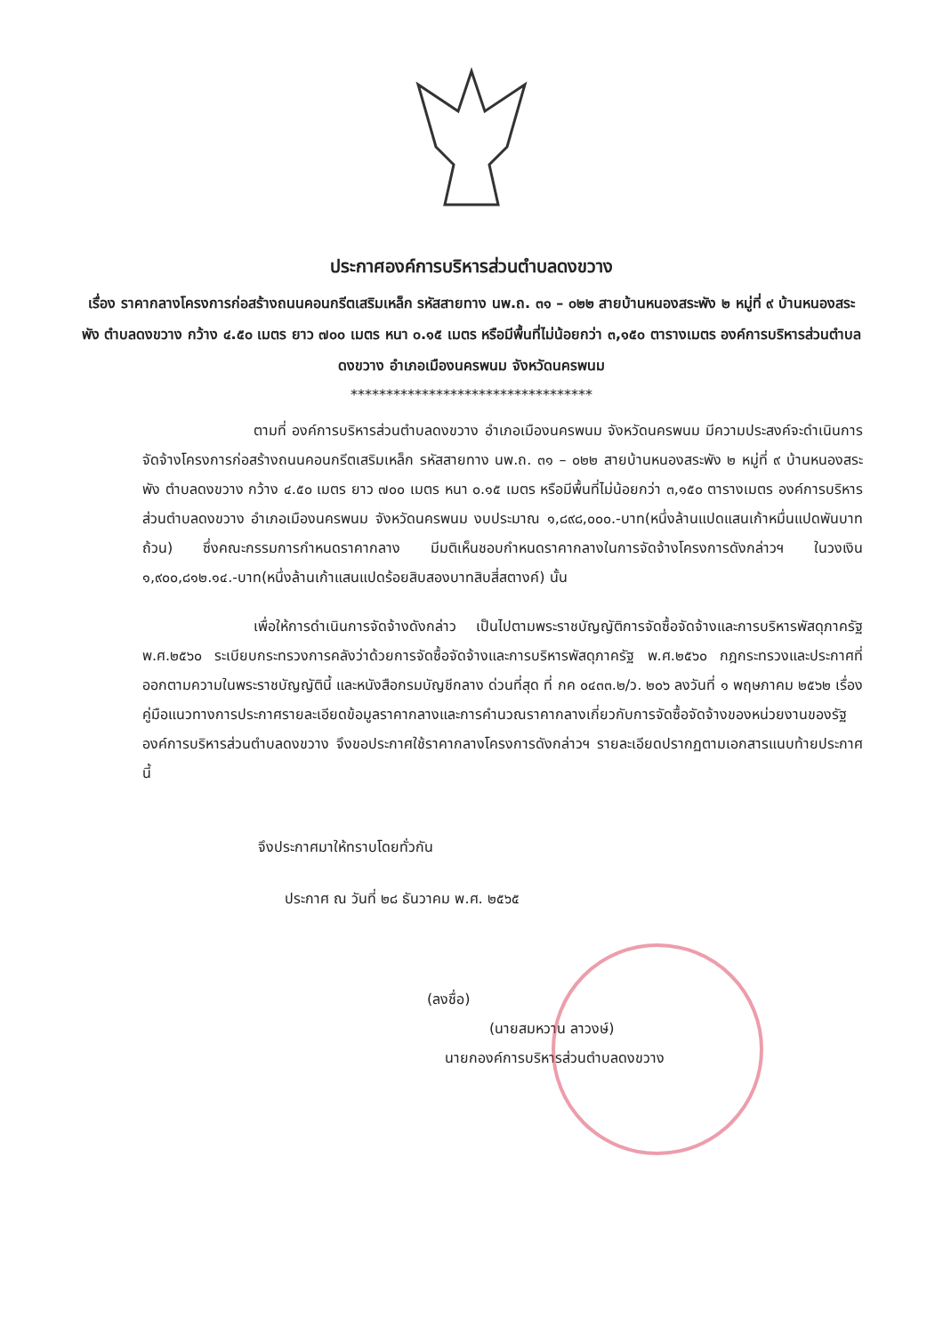ประกาศองค์การบริหารส่วนตำบลดงขวาง
เรื่อง ราคากลางโครงการก่อสร้างถนนคอนกรีตเสริมเหล็ก รหัสสายทาง นพ.ถ. ๓๑ – ๐๒๒ สายบ้านหนองสระพัง ๒ หมู่ที่ ๙ บ้านหนองสระพัง ตำบลดงขวาง กว้าง ๔.๕๐ เมตร ยาว ๗๐๐ เมตร หนา ๐.๑๕ เมตร หรือมีพื้นที่ไม่น้อยกว่า ๓,๑๕๐ ตารางเมตร องค์การบริหารส่วนตำบลดงขวาง อำเภอเมืองนครพนม จังหวัดนครพนม
**********************************
ตามที่ องค์การบริหารส่วนตำบลดงขวาง อำเภอเมืองนครพนม จังหวัดนครพนม มีความประสงค์จะดำเนินการจัดจ้างโครงการก่อสร้างถนนคอนกรีตเสริมเหล็ก รหัสสายทาง นพ.ถ. ๓๑ – ๐๒๒ สายบ้านหนองสระพัง ๒ หมู่ที่ ๙ บ้านหนองสระพัง ตำบลดงขวาง กว้าง ๔.๕๐ เมตร ยาว ๗๐๐ เมตร หนา ๐.๑๕ เมตร หรือมีพื้นที่ไม่น้อยกว่า ๓,๑๕๐ ตารางเมตร องค์การบริหารส่วนตำบลดงขวาง อำเภอเมืองนครพนม จังหวัดนครพนม งบประมาณ ๑,๘๙๘,๐๐๐.-บาท(หนึ่งล้านแปดแสนเก้าหมื่นแปดพันบาทถ้วน) ซึ่งคณะกรรมการกำหนดราคากลาง มีมติเห็นชอบกำหนดราคากลางในการจัดจ้างโครงการดังกล่าวฯ ในวงเงิน ๑,๙๐๐,๘๑๒.๑๔.-บาท(หนึ่งล้านเก้าแสนแปดร้อยสิบสองบาทสิบสี่สตางค์) นั้น
เพื่อให้การดำเนินการจัดจ้างดังกล่าว เป็นไปตามพระราชบัญญัติการจัดซื้อจัดจ้างและการบริหารพัสดุภาครัฐ พ.ศ.๒๕๖๐ ระเบียบกระทรวงการคลังว่าด้วยการจัดซื้อจัดจ้างและการบริหารพัสดุภาครัฐ พ.ศ.๒๕๖๐ กฎกระทรวงและประกาศที่ออกตามความในพระราชบัญญัตินี้ และหนังสือกรมบัญชีกลาง ด่วนที่สุด ที่ กค ๐๔๓๓.๒/ว. ๒๐๖ ลงวันที่ ๑ พฤษภาคม ๒๕๖๒ เรื่อง คู่มือแนวทางการประกาศรายละเอียดข้อมูลราคากลางและการคำนวณราคากลางเกี่ยวกับการจัดซื้อจัดจ้างของหน่วยงานของรัฐ องค์การบริหารส่วนตำบลดงขวาง จึงขอประกาศใช้ราคากลางโครงการดังกล่าวฯ รายละเอียดปรากฏตามเอกสารแนบท้ายประกาศนี้
จึงประกาศมาให้ทราบโดยทั่วกัน
ประกาศ ณ วันที่ ๒๘ ธันวาคม พ.ศ. ๒๕๖๕
(ลงชื่อ)
(นายสมหวาน ลาวงษ์)
นายกองค์การบริหารส่วนตำบลดงขวาง